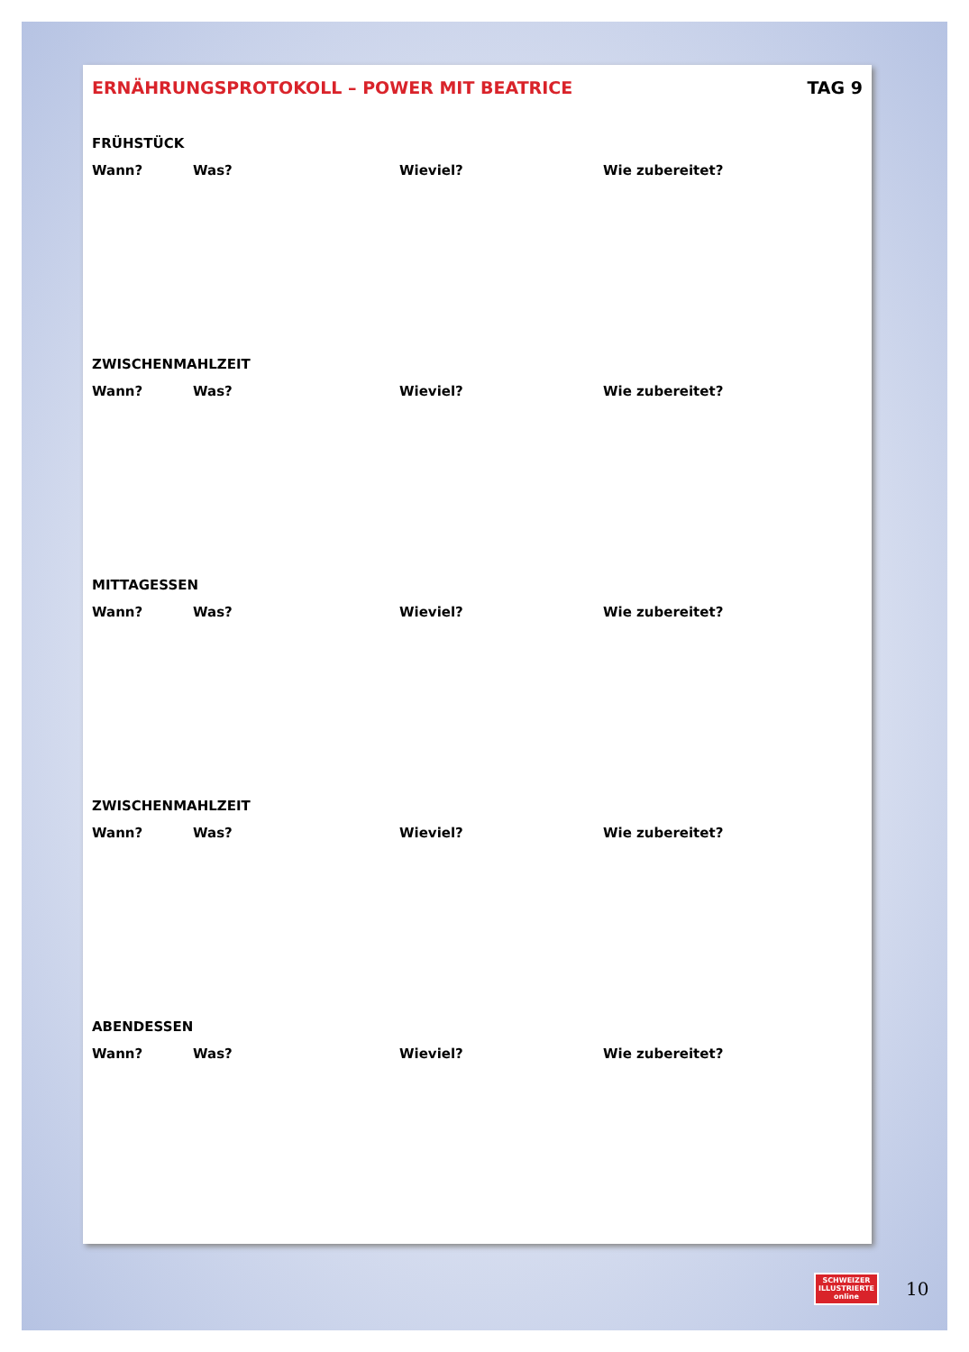ERNÄHRUNGSPROTOKOLL – POWER MIT BEATRICE TAG 9
FRÜHSTÜCK
Wann? Was? Wieviel? Wie zubereitet?
ZWISCHENMAHLZEIT
Wann? Was? Wieviel? Wie zubereitet?
MITTAGESSEN
Wann? Was? Wieviel? Wie zubereitet?
ZWISCHENMAHLZEIT
Wann? Was? Wieviel? Wie zubereitet?
ABENDESSEN
Wann? Was? Wieviel? Wie zubereitet?
SCHWEIZER ILLUSTRIERTE online
10